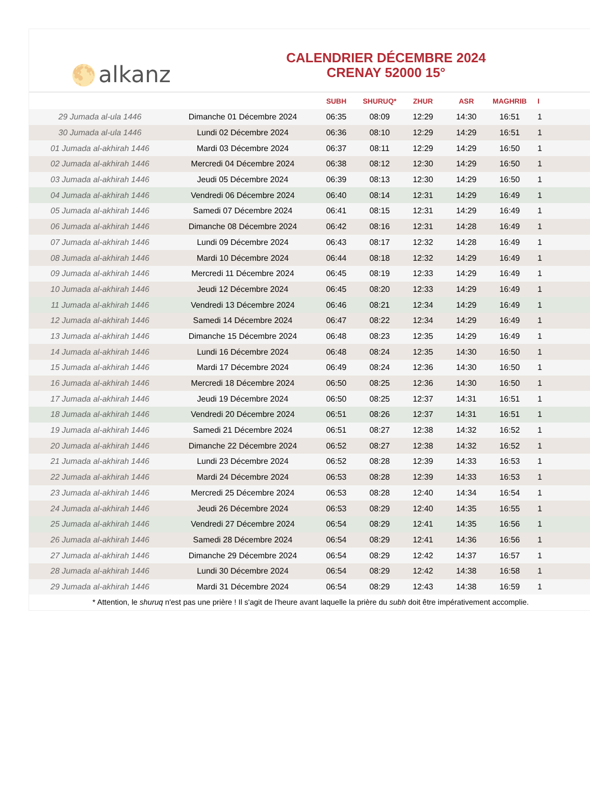🌕 alkanz
CALENDRIER DÉCEMBRE 2024
CRENAY 52000 15°
| | | SUBH | SHURUQ* | ZHUR | ASR | MAGHRIB | I |
| --- | --- | --- | --- | --- | --- | --- | --- |
| 29 Jumada al-ula 1446 | Dimanche 01 Décembre 2024 | 06:35 | 08:09 | 12:29 | 14:30 | 16:51 | 1 |
| 30 Jumada al-ula 1446 | Lundi 02 Décembre 2024 | 06:36 | 08:10 | 12:29 | 14:29 | 16:51 | 1 |
| 01 Jumada al-akhirah 1446 | Mardi 03 Décembre 2024 | 06:37 | 08:11 | 12:29 | 14:29 | 16:50 | 1 |
| 02 Jumada al-akhirah 1446 | Mercredi 04 Décembre 2024 | 06:38 | 08:12 | 12:30 | 14:29 | 16:50 | 1 |
| 03 Jumada al-akhirah 1446 | Jeudi 05 Décembre 2024 | 06:39 | 08:13 | 12:30 | 14:29 | 16:50 | 1 |
| 04 Jumada al-akhirah 1446 | Vendredi 06 Décembre 2024 | 06:40 | 08:14 | 12:31 | 14:29 | 16:49 | 1 |
| 05 Jumada al-akhirah 1446 | Samedi 07 Décembre 2024 | 06:41 | 08:15 | 12:31 | 14:29 | 16:49 | 1 |
| 06 Jumada al-akhirah 1446 | Dimanche 08 Décembre 2024 | 06:42 | 08:16 | 12:31 | 14:28 | 16:49 | 1 |
| 07 Jumada al-akhirah 1446 | Lundi 09 Décembre 2024 | 06:43 | 08:17 | 12:32 | 14:28 | 16:49 | 1 |
| 08 Jumada al-akhirah 1446 | Mardi 10 Décembre 2024 | 06:44 | 08:18 | 12:32 | 14:29 | 16:49 | 1 |
| 09 Jumada al-akhirah 1446 | Mercredi 11 Décembre 2024 | 06:45 | 08:19 | 12:33 | 14:29 | 16:49 | 1 |
| 10 Jumada al-akhirah 1446 | Jeudi 12 Décembre 2024 | 06:45 | 08:20 | 12:33 | 14:29 | 16:49 | 1 |
| 11 Jumada al-akhirah 1446 | Vendredi 13 Décembre 2024 | 06:46 | 08:21 | 12:34 | 14:29 | 16:49 | 1 |
| 12 Jumada al-akhirah 1446 | Samedi 14 Décembre 2024 | 06:47 | 08:22 | 12:34 | 14:29 | 16:49 | 1 |
| 13 Jumada al-akhirah 1446 | Dimanche 15 Décembre 2024 | 06:48 | 08:23 | 12:35 | 14:29 | 16:49 | 1 |
| 14 Jumada al-akhirah 1446 | Lundi 16 Décembre 2024 | 06:48 | 08:24 | 12:35 | 14:30 | 16:50 | 1 |
| 15 Jumada al-akhirah 1446 | Mardi 17 Décembre 2024 | 06:49 | 08:24 | 12:36 | 14:30 | 16:50 | 1 |
| 16 Jumada al-akhirah 1446 | Mercredi 18 Décembre 2024 | 06:50 | 08:25 | 12:36 | 14:30 | 16:50 | 1 |
| 17 Jumada al-akhirah 1446 | Jeudi 19 Décembre 2024 | 06:50 | 08:25 | 12:37 | 14:31 | 16:51 | 1 |
| 18 Jumada al-akhirah 1446 | Vendredi 20 Décembre 2024 | 06:51 | 08:26 | 12:37 | 14:31 | 16:51 | 1 |
| 19 Jumada al-akhirah 1446 | Samedi 21 Décembre 2024 | 06:51 | 08:27 | 12:38 | 14:32 | 16:52 | 1 |
| 20 Jumada al-akhirah 1446 | Dimanche 22 Décembre 2024 | 06:52 | 08:27 | 12:38 | 14:32 | 16:52 | 1 |
| 21 Jumada al-akhirah 1446 | Lundi 23 Décembre 2024 | 06:52 | 08:28 | 12:39 | 14:33 | 16:53 | 1 |
| 22 Jumada al-akhirah 1446 | Mardi 24 Décembre 2024 | 06:53 | 08:28 | 12:39 | 14:33 | 16:53 | 1 |
| 23 Jumada al-akhirah 1446 | Mercredi 25 Décembre 2024 | 06:53 | 08:28 | 12:40 | 14:34 | 16:54 | 1 |
| 24 Jumada al-akhirah 1446 | Jeudi 26 Décembre 2024 | 06:53 | 08:29 | 12:40 | 14:35 | 16:55 | 1 |
| 25 Jumada al-akhirah 1446 | Vendredi 27 Décembre 2024 | 06:54 | 08:29 | 12:41 | 14:35 | 16:56 | 1 |
| 26 Jumada al-akhirah 1446 | Samedi 28 Décembre 2024 | 06:54 | 08:29 | 12:41 | 14:36 | 16:56 | 1 |
| 27 Jumada al-akhirah 1446 | Dimanche 29 Décembre 2024 | 06:54 | 08:29 | 12:42 | 14:37 | 16:57 | 1 |
| 28 Jumada al-akhirah 1446 | Lundi 30 Décembre 2024 | 06:54 | 08:29 | 12:42 | 14:38 | 16:58 | 1 |
| 29 Jumada al-akhirah 1446 | Mardi 31 Décembre 2024 | 06:54 | 08:29 | 12:43 | 14:38 | 16:59 | 1 |
* Attention, le shuruq n'est pas une prière ! Il s'agit de l'heure avant laquelle la prière du subh doit être impérativement accomplie.